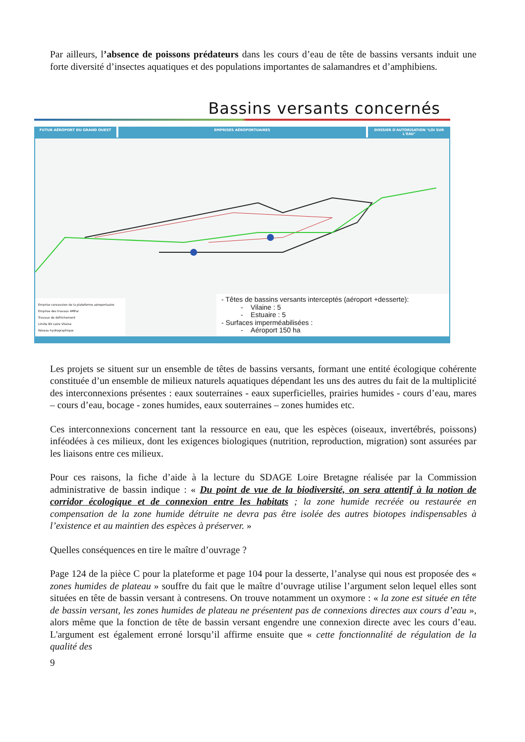Par ailleurs, l’absence de poissons prédateurs dans les cours d’eau de tête de bassins versants induit une forte diversité d’insectes aquatiques et des populations importantes de salamandres et d’amphibiens.
Bassins versants concernés
FUTUR AÉROPORT DU GRAND OUEST EMPRISES AÉROPORTUAIRES DOSSIER D'AUTORISATION "LOI SUR L'EAU"
Emprise concession de la plateforme aéroportuaire
Emprise des travaux 4MPar
Travaux de défrichement
Limite BV Loire Vilaine
Réseau hydrographique
- Têtes de bassins versants interceptés (aéroport +desserte):
- Vilaine : 5
- Estuaire : 5
- Surfaces imperméabilisées :
- Aéroport 150 ha
Les projets se situent sur un ensemble de têtes de bassins versants, formant une entité écologique cohérente constituée d’un ensemble de milieux naturels aquatiques dépendant les uns des autres du fait de la multiplicité des interconnexions présentes : eaux souterraines - eaux superficielles, prairies humides - cours d’eau, mares – cours d’eau, bocage - zones humides, eaux souterraines – zones humides etc.
Ces interconnexions concernent tant la ressource en eau, que les espèces (oiseaux, invertébrés, poissons) inféodées à ces milieux, dont les exigences biologiques (nutrition, reproduction, migration) sont assurées par les liaisons entre ces milieux.
Pour ces raisons, la fiche d’aide à la lecture du SDAGE Loire Bretagne réalisée par la Commission administrative de bassin indique : « Du point de vue de la biodiversité, on sera attentif à la notion de corridor écologique et de connexion entre les habitats ; la zone humide recréée ou restaurée en compensation de la zone humide détruite ne devra pas être isolée des autres biotopes indispensables à l’existence et au maintien des espèces à préserver. »
Quelles conséquences en tire le maître d’ouvrage ?
Page 124 de la pièce C pour la plateforme et page 104 pour la desserte, l’analyse qui nous est proposée des « zones humides de plateau » souffre du fait que le maître d’ouvrage utilise l’argument selon lequel elles sont situées en tête de bassin versant à contresens. On trouve notamment un oxymore : « la zone est située en tête de bassin versant, les zones humides de plateau ne présentent pas de connexions directes aux cours d’eau », alors même que la fonction de tête de bassin versant engendre une connexion directe avec les cours d’eau. L'argument est également erroné lorsqu’il affirme ensuite que « cette fonctionnalité de régulation de la qualité des
9